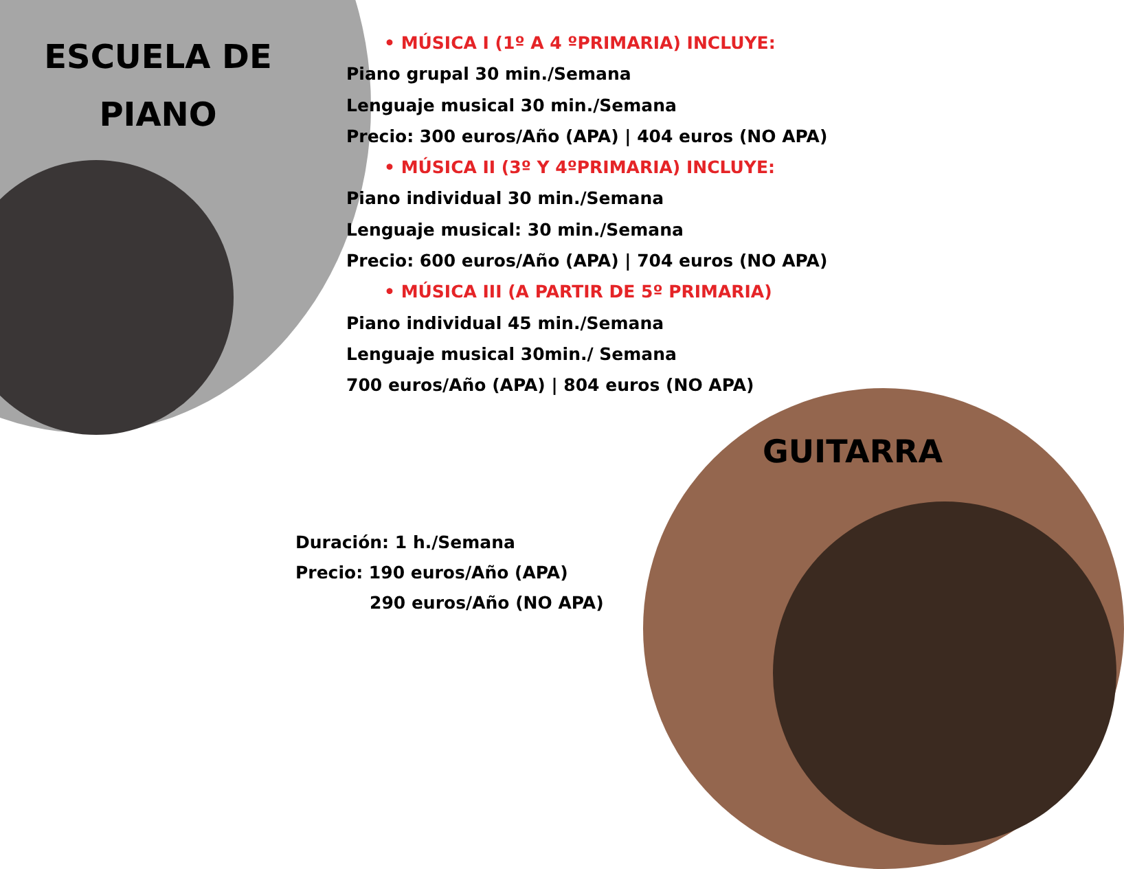ESCUELA DE PIANO
• MÚSICA I (1º A 4 ºPRIMARIA) INCLUYE:
Piano grupal 30 min./Semana
Lenguaje musical 30 min./Semana
Precio: 300 euros/Año (APA) | 404 euros (NO APA)
• MÚSICA II (3º Y 4ºPRIMARIA) INCLUYE:
Piano individual 30 min./Semana
Lenguaje musical: 30 min./Semana
Precio: 600 euros/Año (APA) | 704 euros (NO APA)
• MÚSICA III (A PARTIR DE 5º PRIMARIA)
Piano individual 45 min./Semana
Lenguaje musical 30min./ Semana
700 euros/Año (APA) | 804 euros (NO APA)
GUITARRA
Duración: 1 h./Semana
Precio: 190 euros/Año (APA)
290 euros/Año (NO APA)